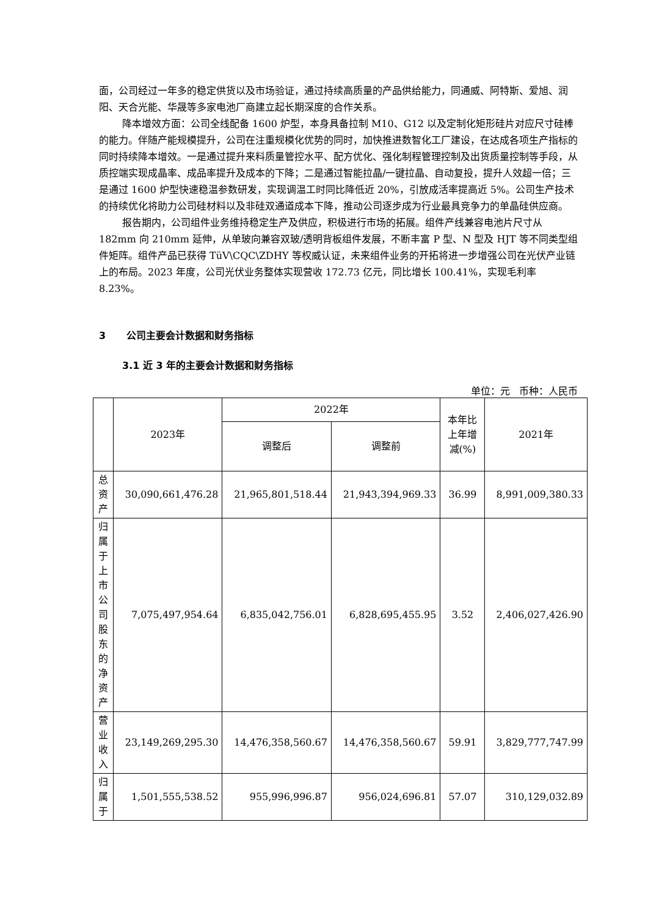面，公司经过一年多的稳定供货以及市场验证，通过持续高质量的产品供给能力，同通威、阿特斯、爱旭、润阳、天合光能、华晟等多家电池厂商建立起长期深度的合作关系。
降本增效方面：公司全线配备 1600 炉型，本身具备拉制 M10、G12 以及定制化矩形硅片对应尺寸硅棒的能力。伴随产能规模提升，公司在注重规模化优势的同时，加快推进数智化工厂建设，在达成各项生产指标的同时持续降本增效。一是通过提升来料质量管控水平、配方优化、强化制程管理控制及出货质量控制等手段，从质控端实现成晶率、成品率提升及成本的下降；二是通过智能拉晶/一键拉晶、自动复投，提升人效超一倍；三是通过 1600 炉型快速稳温参数研发，实现调温工时同比降低近 20%，引放成活率提高近 5%。公司生产技术的持续优化将助力公司硅材料以及非硅双通道成本下降，推动公司逐步成为行业最具竞争力的单晶硅供应商。
报告期内，公司组件业务维持稳定生产及供应，积极进行市场的拓展。组件产线兼容电池片尺寸从 182mm 向 210mm 延伸，从单玻向兼容双玻/透明背板组件发展，不断丰富 P 型、N 型及 HJT 等不同类型组件矩阵。组件产品已获得 TüV\CQC\ZDHY 等权威认证，未来组件业务的开拓将进一步增强公司在光伏产业链上的布局。2023 年度，公司光伏业务整体实现营收 172.73 亿元，同比增长 100.41%，实现毛利率 8.23%。
3 公司主要会计数据和财务指标
3.1 近 3 年的主要会计数据和财务指标
单位：元 币种：人民币
| | 2023年 | 2022年 | | 本年比上年增减(%) | 2021年 |
| --- | --- | --- | --- | --- | --- |
| | | 调整后 | 调整前 | | |
| 总资产 | 30,090,661,476.28 | 21,965,801,518.44 | 21,943,394,969.33 | 36.99 | 8,991,009,380.33 |
| 归属于上市公司股东的净资产 | 7,075,497,954.64 | 6,835,042,756.01 | 6,828,695,455.95 | 3.52 | 2,406,027,426.90 |
| 营业收入 | 23,149,269,295.30 | 14,476,358,560.67 | 14,476,358,560.67 | 59.91 | 3,829,777,747.99 |
| 归属于 | 1,501,555,538.52 | 955,996,996.87 | 956,024,696.81 | 57.07 | 310,129,032.89 |